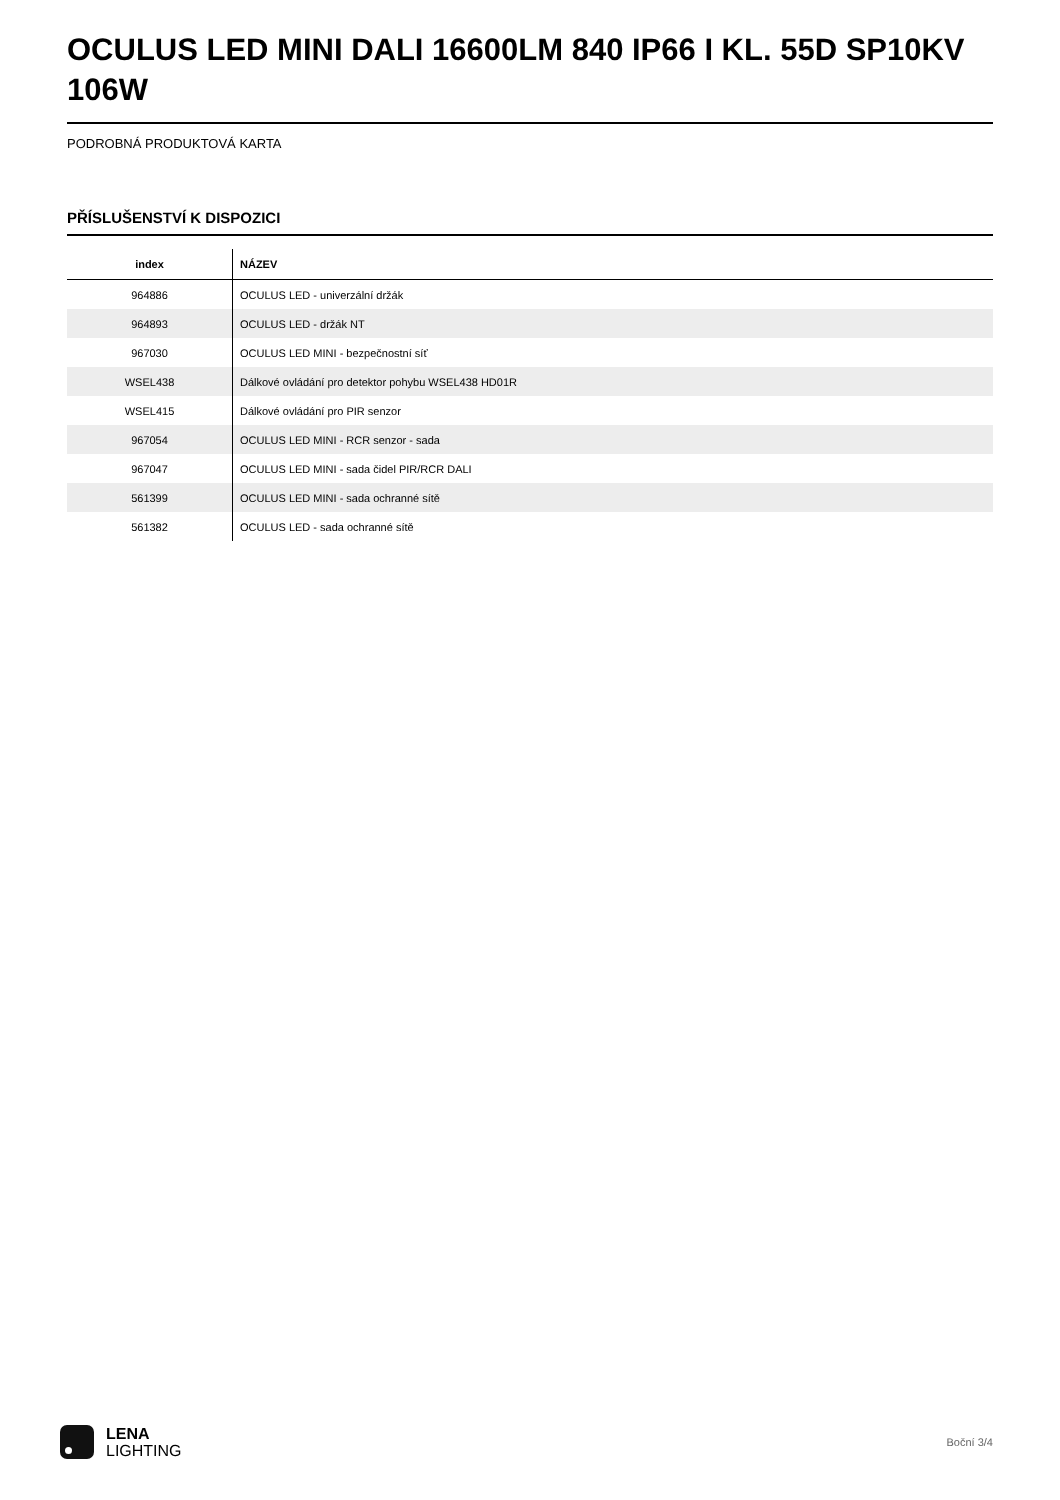OCULUS LED MINI DALI 16600LM 840 IP66 I KL. 55D SP10KV 106W
PODROBNÁ PRODUKTOVÁ KARTA
PŘÍSLUŠENSTVÍ K DISPOZICI
| index | NÁZEV |
| --- | --- |
| 964886 | OCULUS LED - univerzální držák |
| 964893 | OCULUS LED - držák NT |
| 967030 | OCULUS LED MINI - bezpečnostní síť |
| WSEL438 | Dálkové ovládání pro detektor pohybu WSEL438 HD01R |
| WSEL415 | Dálkové ovládání pro PIR senzor |
| 967054 | OCULUS LED MINI - RCR senzor - sada |
| 967047 | OCULUS LED MINI - sada čidel PIR/RCR DALI |
| 561399 | OCULUS LED MINI - sada ochranné sítě |
| 561382 | OCULUS LED - sada ochranné sítě |
LENA
LIGHTING
Boční 3/4